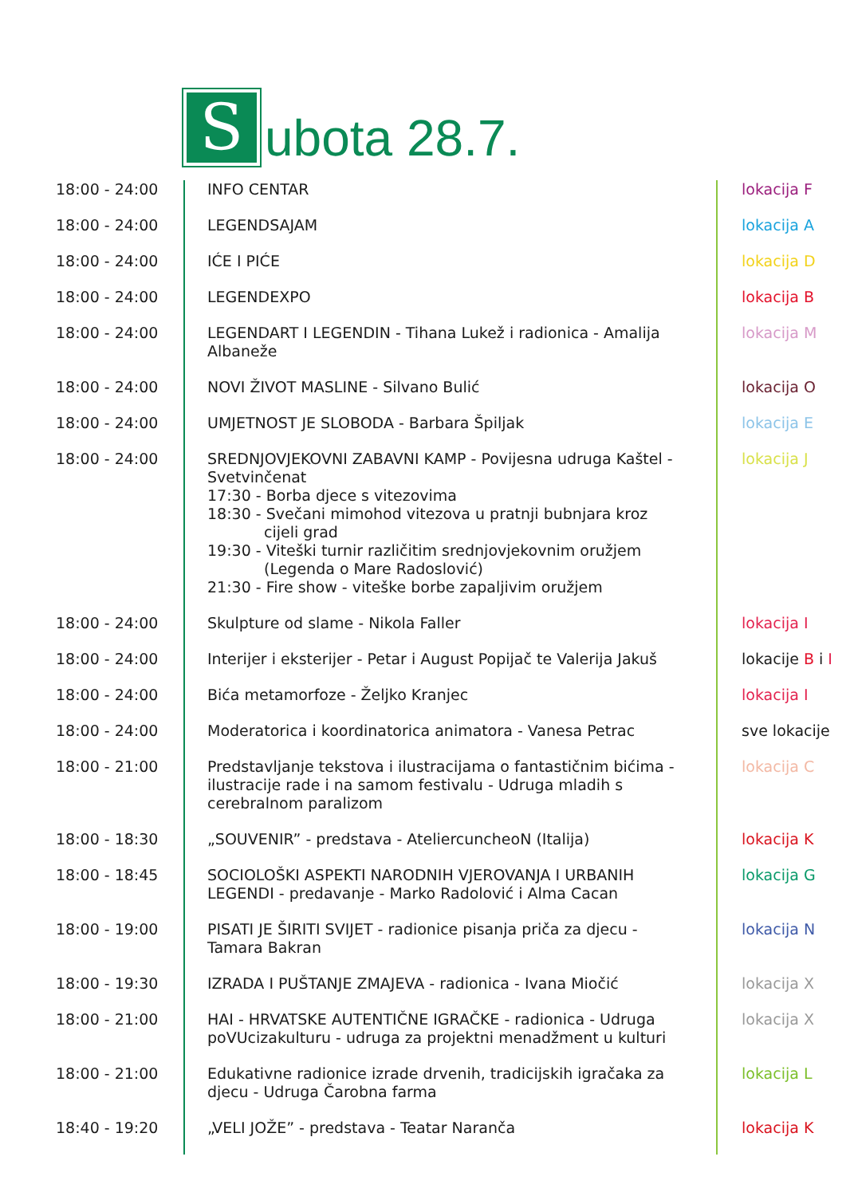Subota 28.7.
| 18:00 - 24:00 | INFO CENTAR | lokacija F |
| 18:00 - 24:00 | LEGENDSAJAM | lokacija A |
| 18:00 - 24:00 | IĆE I PIĆE | lokacija D |
| 18:00 - 24:00 | LEGENDEXPO | lokacija B |
| 18:00 - 24:00 | LEGENDART I LEGENDIN - Tihana Lukež i radionica - Amalija Albaneže | lokacija M |
| 18:00 - 24:00 | NOVI ŽIVOT MASLINE - Silvano Bulić | lokacija O |
| 18:00 - 24:00 | UMJETNOST JE SLOBODA - Barbara Špiljak | lokacija E |
| 18:00 - 24:00 | SREDNJOVJEKOVNI ZABAVNI KAMP - Povijesna udruga Kaštel - Svetvinčenat 17:30 - Borba djece s vitezovima 18:30 - Svečani mimohod vitezova u pratnji bubnjara kroz cijeli grad 19:30 - Viteški turnir različitim srednjovjekovnim oružjem (Legenda o Mare Radoslović) 21:30 - Fire show - viteške borbe zapaljivim oružjem | lokacija J |
| 18:00 - 24:00 | Skulpture od slame - Nikola Faller | lokacija I |
| 18:00 - 24:00 | Interijer i eksterijer - Petar i August Popijač te Valerija Jakuš | lokacije B i I |
| 18:00 - 24:00 | Bića metamorfoze - Željko Kranjec | lokacija I |
| 18:00 - 24:00 | Moderatorica i koordinatorica animatora - Vanesa Petrac | sve lokacije |
| 18:00 - 21:00 | Predstavljanje tekstova i ilustracijama o fantastičnim bićima - ilustracije rade i na samom festivalu - Udruga mladih s cerebralnom paralizom | lokacija C |
| 18:00 - 18:30 | „SOUVENIR” - predstava - AteliercuncheoN (Italija) | lokacija K |
| 18:00 - 18:45 | SOCIOLOŠKI ASPEKTI NARODNIH VJEROVANJA I URBANIH LEGENDI - predavanje - Marko Radolović i Alma Cacan | lokacija G |
| 18:00 - 19:00 | PISATI JE ŠIRITI SVIJET - radionice pisanja priča za djecu - Tamara Bakran | lokacija N |
| 18:00 - 19:30 | IZRADA I PUŠTANJE ZMAJEVA - radionica - Ivana Miočić | lokacija X |
| 18:00 - 21:00 | HAI - HRVATSKE AUTENTIČNE IGRAČKE - radionica - Udruga poVUcizakulturu - udruga za projektni menadžment u kulturi | lokacija X |
| 18:00 - 21:00 | Edukativne radionice izrade drvenih, tradicijskih igračaka za djecu - Udruga Čarobna farma | lokacija L |
| 18:40 - 19:20 | „VELI JOŽE” - predstava - Teatar Naranča | lokacija K |